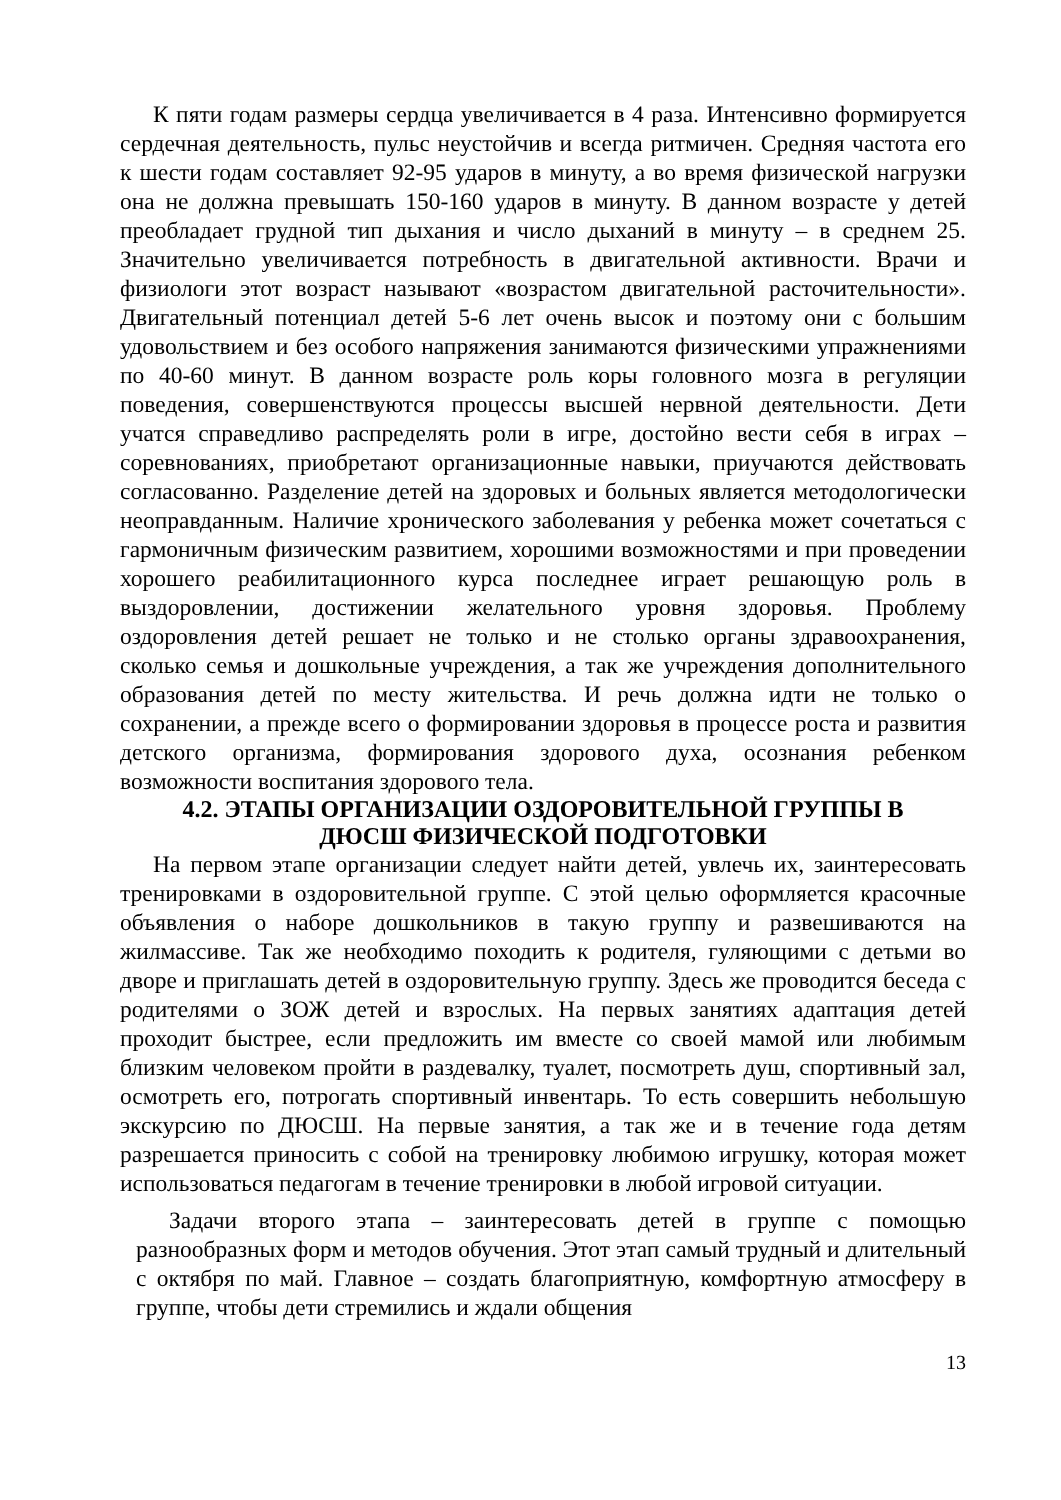К пяти годам размеры сердца увеличивается в 4 раза. Интенсивно формируется сердечная деятельность, пульс неустойчив и всегда ритмичен. Средняя частота его к шести годам составляет 92-95 ударов в минуту, а во время физической нагрузки она не должна превышать 150-160 ударов в минуту. В данном возрасте у детей преобладает грудной тип дыхания и число дыханий в минуту – в среднем 25. Значительно увеличивается потребность в двигательной активности. Врачи и физиологи этот возраст называют «возрастом двигательной расточительности». Двигательный потенциал детей 5-6 лет очень высок и поэтому они с большим удовольствием и без особого напряжения занимаются физическими упражнениями по 40-60 минут. В данном возрасте роль коры головного мозга в регуляции поведения, совершенствуются процессы высшей нервной деятельности. Дети учатся справедливо распределять роли в игре, достойно вести себя в играх – соревнованиях, приобретают организационные навыки, приучаются действовать согласованно. Разделение детей на здоровых и больных является методологически неоправданным. Наличие хронического заболевания у ребенка может сочетаться с гармоничным физическим развитием, хорошими возможностями и при проведении хорошего реабилитационного курса последнее играет решающую роль в выздоровлении, достижении желательного уровня здоровья. Проблему оздоровления детей решает не только и не столько органы здравоохранения, сколько семья и дошкольные учреждения, а так же учреждения дополнительного образования детей по месту жительства. И речь должна идти не только о сохранении, а прежде всего о формировании здоровья в процессе роста и развития детского организма, формирования здорового духа, осознания ребенком возможности воспитания здорового тела.
4.2. ЭТАПЫ ОРГАНИЗАЦИИ ОЗДОРОВИТЕЛЬНОЙ ГРУППЫ В
ДЮСШ ФИЗИЧЕСКОЙ ПОДГОТОВКИ
На первом этапе организации следует найти детей, увлечь их, заинтересовать тренировками в оздоровительной группе. С этой целью оформляется красочные объявления о наборе дошкольников в такую группу и развешиваются на жилмассиве. Так же необходимо походить к родителя, гуляющими с детьми во дворе и приглашать детей в оздоровительную группу. Здесь же проводится беседа с родителями о ЗОЖ детей и взрослых. На первых занятиях адаптация детей проходит быстрее, если предложить им вместе со своей мамой или любимым близким человеком пройти в раздевалку, туалет, посмотреть душ, спортивный зал, осмотреть его, потрогать спортивный инвентарь. То есть совершить небольшую экскурсию по ДЮСШ. На первые занятия, а так же и в течение года детям разрешается приносить с собой на тренировку любимою игрушку, которая может использоваться педагогам в течение тренировки в любой игровой ситуации.
Задачи второго этапа – заинтересовать детей в группе с помощью разнообразных форм и методов обучения. Этот этап самый трудный и длительный с октября по май. Главное – создать благоприятную, комфортную атмосферу в группе, чтобы дети стремились и ждали общения
13